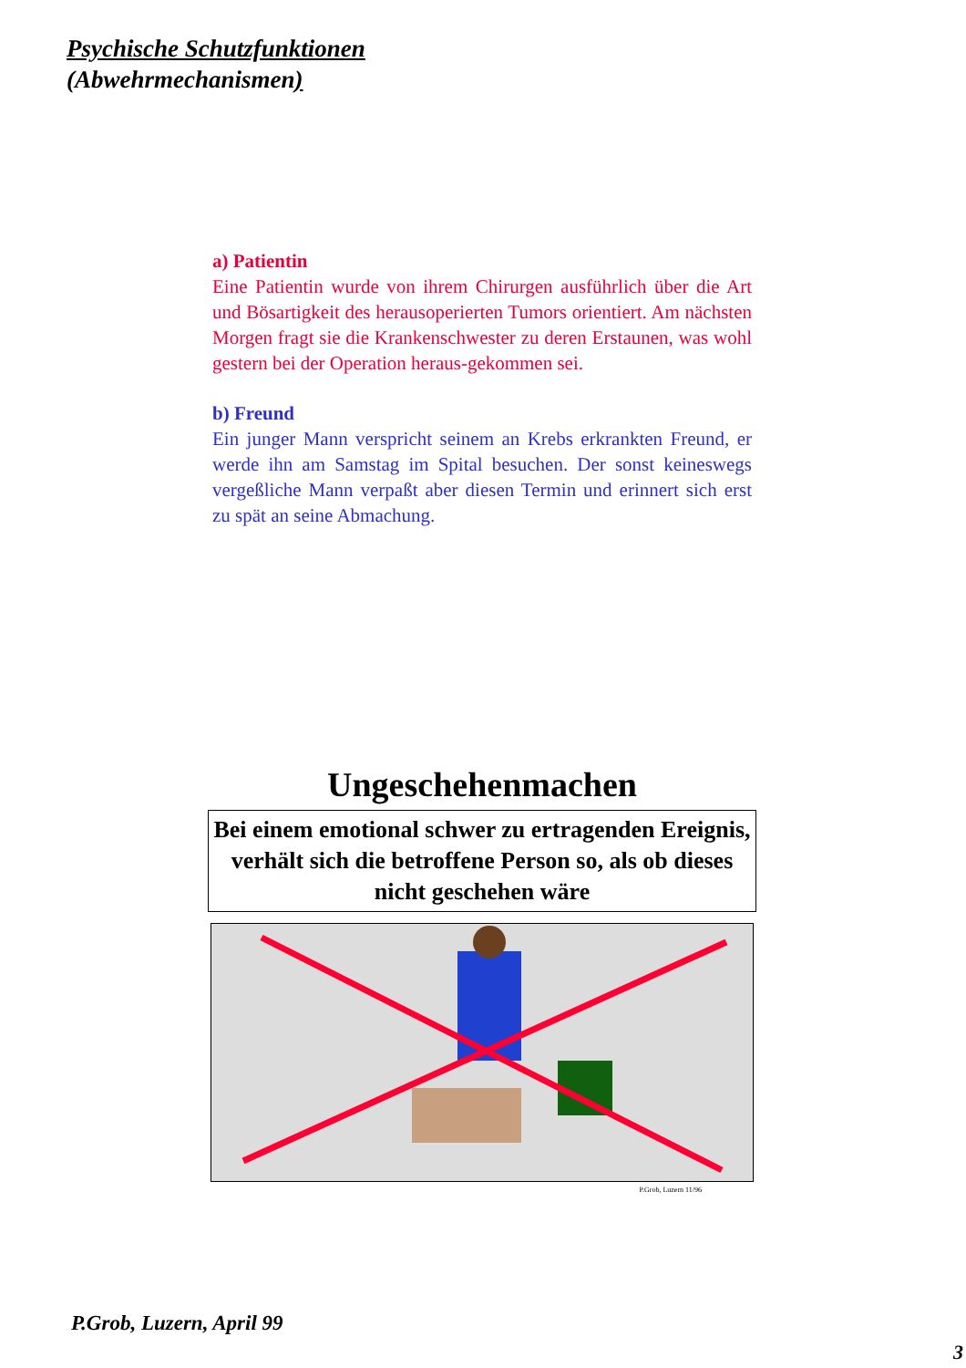Psychische Schutzfunktionen
(Abwehrmechanismen)
a) Patientin
Eine Patientin wurde von ihrem Chirurgen ausführlich über die Art und Bösartigkeit des herausoperierten Tumors orientiert. Am nächsten Morgen fragt sie die Krankenschwester zu deren Erstaunen, was wohl gestern bei der Operation heraus-gekommen sei.
b) Freund
Ein junger Mann verspricht seinem an Krebs erkrankten Freund, er werde ihn am Samstag im Spital besuchen. Der sonst keineswegs vergeßliche Mann verpaßt aber diesen Termin und erinnert sich erst zu spät an seine Abmachung.
Ungeschehenmachen
Bei einem emotional schwer zu ertragenden Ereignis, verhält sich die betroffene Person so, als ob dieses nicht geschehen wäre
P.Grob, Luzern 11/96
P.Grob, Luzern, April 99
3